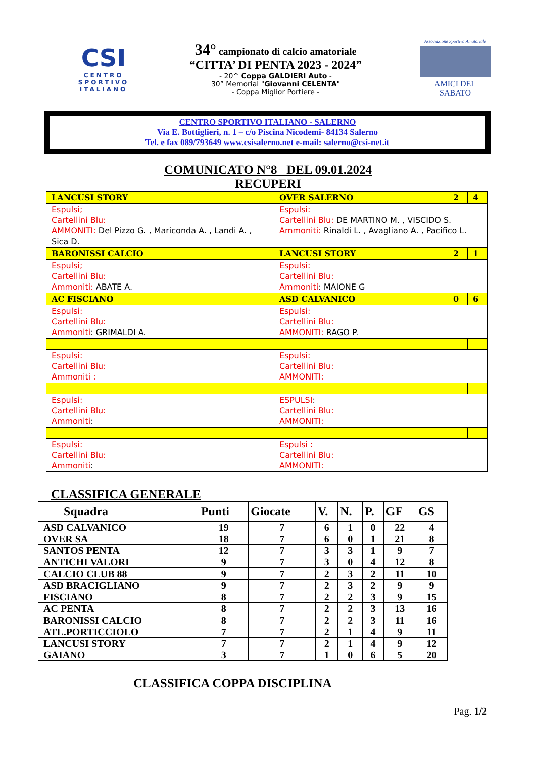CSI
CENTRO SPORTIVO ITALIANO
34° campionato di calcio amatoriale
“CITTA’ DI PENTA 2023 - 2024”
- 20^ Coppa GALDIERI Auto -
30° Memorial "Giovanni CELENTA"
- Coppa Miglior Portiere -
Associazione Sportiva Amatoriale
AMICI DEL SABATO
CENTRO SPORTIVO ITALIANO - SALERNO
Via E. Bottiglieri, n. 1 – c/o Piscina Nicodemi- 84134 Salerno
Tel. e fax 089/793649 www.csisalerno.net e-mail: salerno@csi-net.it
COMUNICATO N°8 DEL 09.01.2024
RECUPERI
| LANCUSI STORY | OVER SALERNO | 2 | 4 |
| Espulsi; Cartellini Blu: AMMONITI: Del Pizzo G. , Mariconda A. , Landi A. , Sica D. | Espulsi: Cartellini Blu: DE MARTINO M. , VISCIDO S. Ammoniti: Rinaldi L. , Avagliano A. , Pacifico L. | | |
| BARONISSI CALCIO | LANCUSI STORY | 2 | 1 |
| Espulsi; Cartellini Blu: Ammoniti: ABATE A. | Espulsi: Cartellini Blu: Ammoniti : MAIONE G | | |
| AC FISCIANO | ASD CALVANICO | 0 | 6 |
| Espulsi: Cartellini Blu: Ammoniti : GRIMALDI A. | Espulsi: Cartellini Blu: AMMONITI: RAGO P. | | |
| Espulsi: Cartellini Blu: Ammoniti : | Espulsi: Cartellini Blu: AMMONITI: | | |
| Espulsi: Cartellini Blu: Ammoniti : | ESPULSI : Cartellini Blu: AMMONITI: | | |
| Espulsi: Cartellini Blu: Ammoniti : | Espulsi : Cartellini Blu: AMMONITI: | | |
CLASSIFICA GENERALE
| Squadra | Punti | Giocate | V. | N. | P. | GF | GS |
| --- | --- | --- | --- | --- | --- | --- | --- |
| ASD CALVANICO | 19 | 7 | 6 | 1 | 0 | 22 | 4 |
| OVER SA | 18 | 7 | 6 | 0 | 1 | 21 | 8 |
| SANTOS PENTA | 12 | 7 | 3 | 3 | 1 | 9 | 7 |
| ANTICHI VALORI | 9 | 7 | 3 | 0 | 4 | 12 | 8 |
| CALCIO CLUB 88 | 9 | 7 | 2 | 3 | 2 | 11 | 10 |
| ASD BRACIGLIANO | 9 | 7 | 2 | 3 | 2 | 9 | 9 |
| FISCIANO | 8 | 7 | 2 | 2 | 3 | 9 | 15 |
| AC PENTA | 8 | 7 | 2 | 2 | 3 | 13 | 16 |
| BARONISSI CALCIO | 8 | 7 | 2 | 2 | 3 | 11 | 16 |
| ATL.PORTICCIOLO | 7 | 7 | 2 | 1 | 4 | 9 | 11 |
| LANCUSI STORY | 7 | 7 | 2 | 1 | 4 | 9 | 12 |
| GAIANO | 3 | 7 | 1 | 0 | 6 | 5 | 20 |
CLASSIFICA COPPA DISCIPLINA
Pag. 1/2